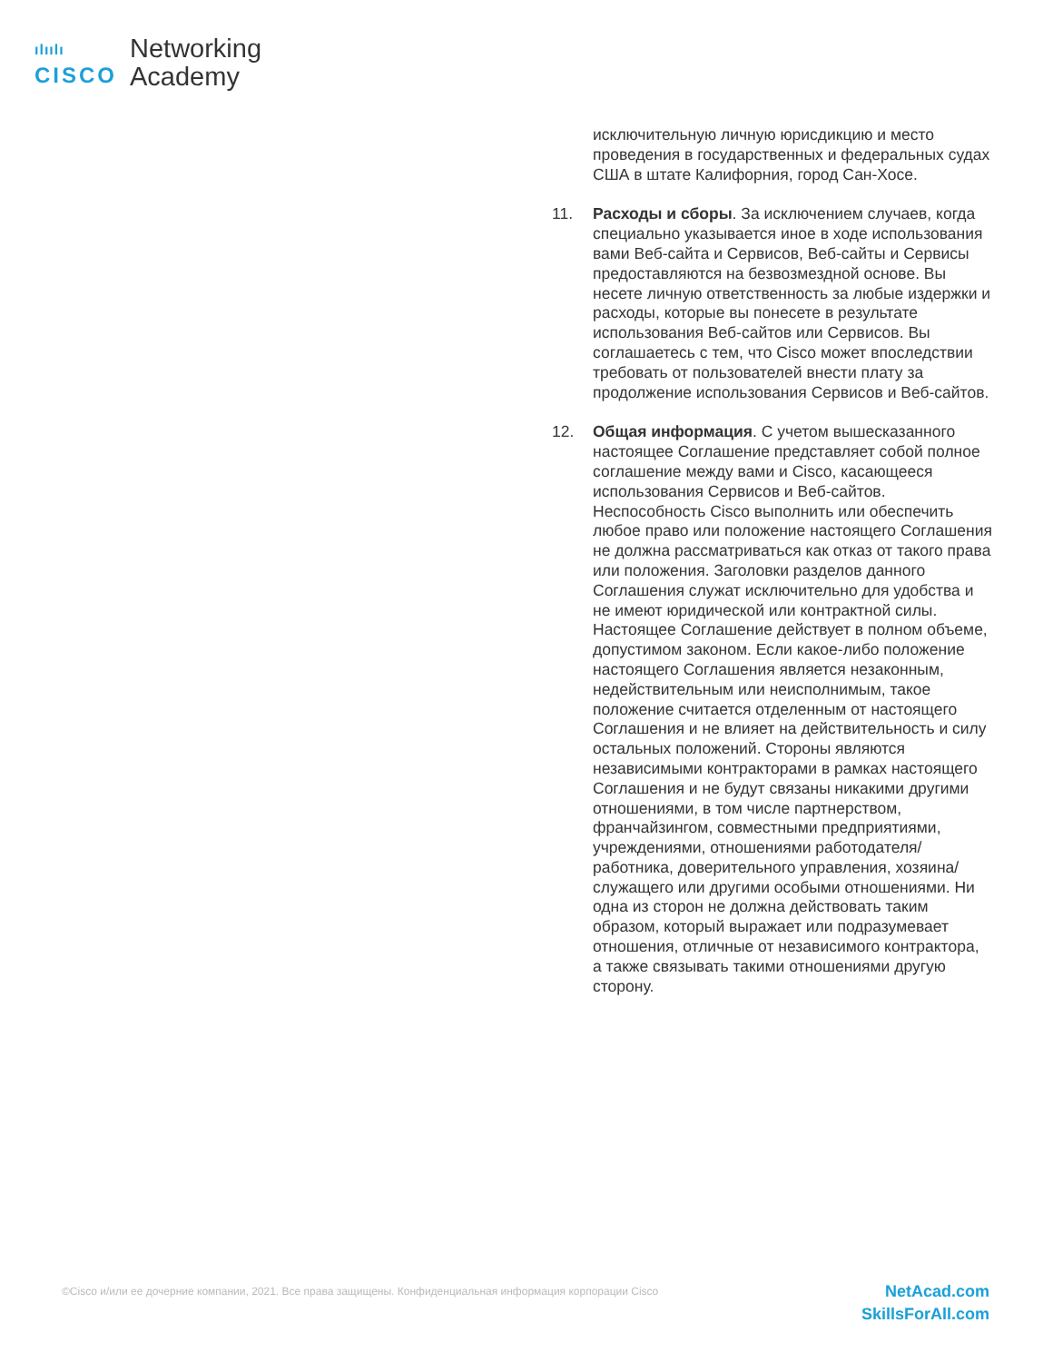ılıılı
CISCO
Networking
Academy
исключительную личную юрисдикцию и место проведения в государственных и федеральных судах США в штате Калифорния, город Сан-Хосе.
11. Расходы и сборы. За исключением случаев, когда специально указывается иное в ходе использования вами Веб-сайта и Сервисов, Веб-сайты и Сервисы предоставляются на безвозмездной основе. Вы несете личную ответственность за любые издержки и расходы, которые вы понесете в результате использования Веб-сайтов или Сервисов. Вы соглашаетесь с тем, что Cisco может впоследствии требовать от пользователей внести плату за продолжение использования Сервисов и Веб-сайтов.
12. Общая информация. С учетом вышесказанного настоящее Соглашение представляет собой полное соглашение между вами и Cisco, касающееся использования Сервисов и Веб-сайтов. Неспособность Cisco выполнить или обеспечить любое право или положение настоящего Соглашения не должна рассматриваться как отказ от такого права или положения. Заголовки разделов данного Соглашения служат исключительно для удобства и не имеют юридической или контрактной силы. Настоящее Соглашение действует в полном объеме, допустимом законом. Если какое-либо положение настоящего Соглашения является незаконным, недействительным или неисполнимым, такое положение считается отделенным от настоящего Соглашения и не влияет на действительность и силу остальных положений. Стороны являются независимыми контракторами в рамках настоящего Соглашения и не будут связаны никакими другими отношениями, в том числе партнерством, франчайзингом, совместными предприятиями, учреждениями, отношениями работодателя/работника, доверительного управления, хозяина/служащего или другими особыми отношениями. Ни одна из сторон не должна действовать таким образом, который выражает или подразумевает отношения, отличные от независимого контрактора, а также связывать такими отношениями другую сторону.
©Cisco и/или ее дочерние компании, 2021. Все права защищены. Конфиденциальная информация корпорации Cisco
NetAcad.com
SkillsForAll.com